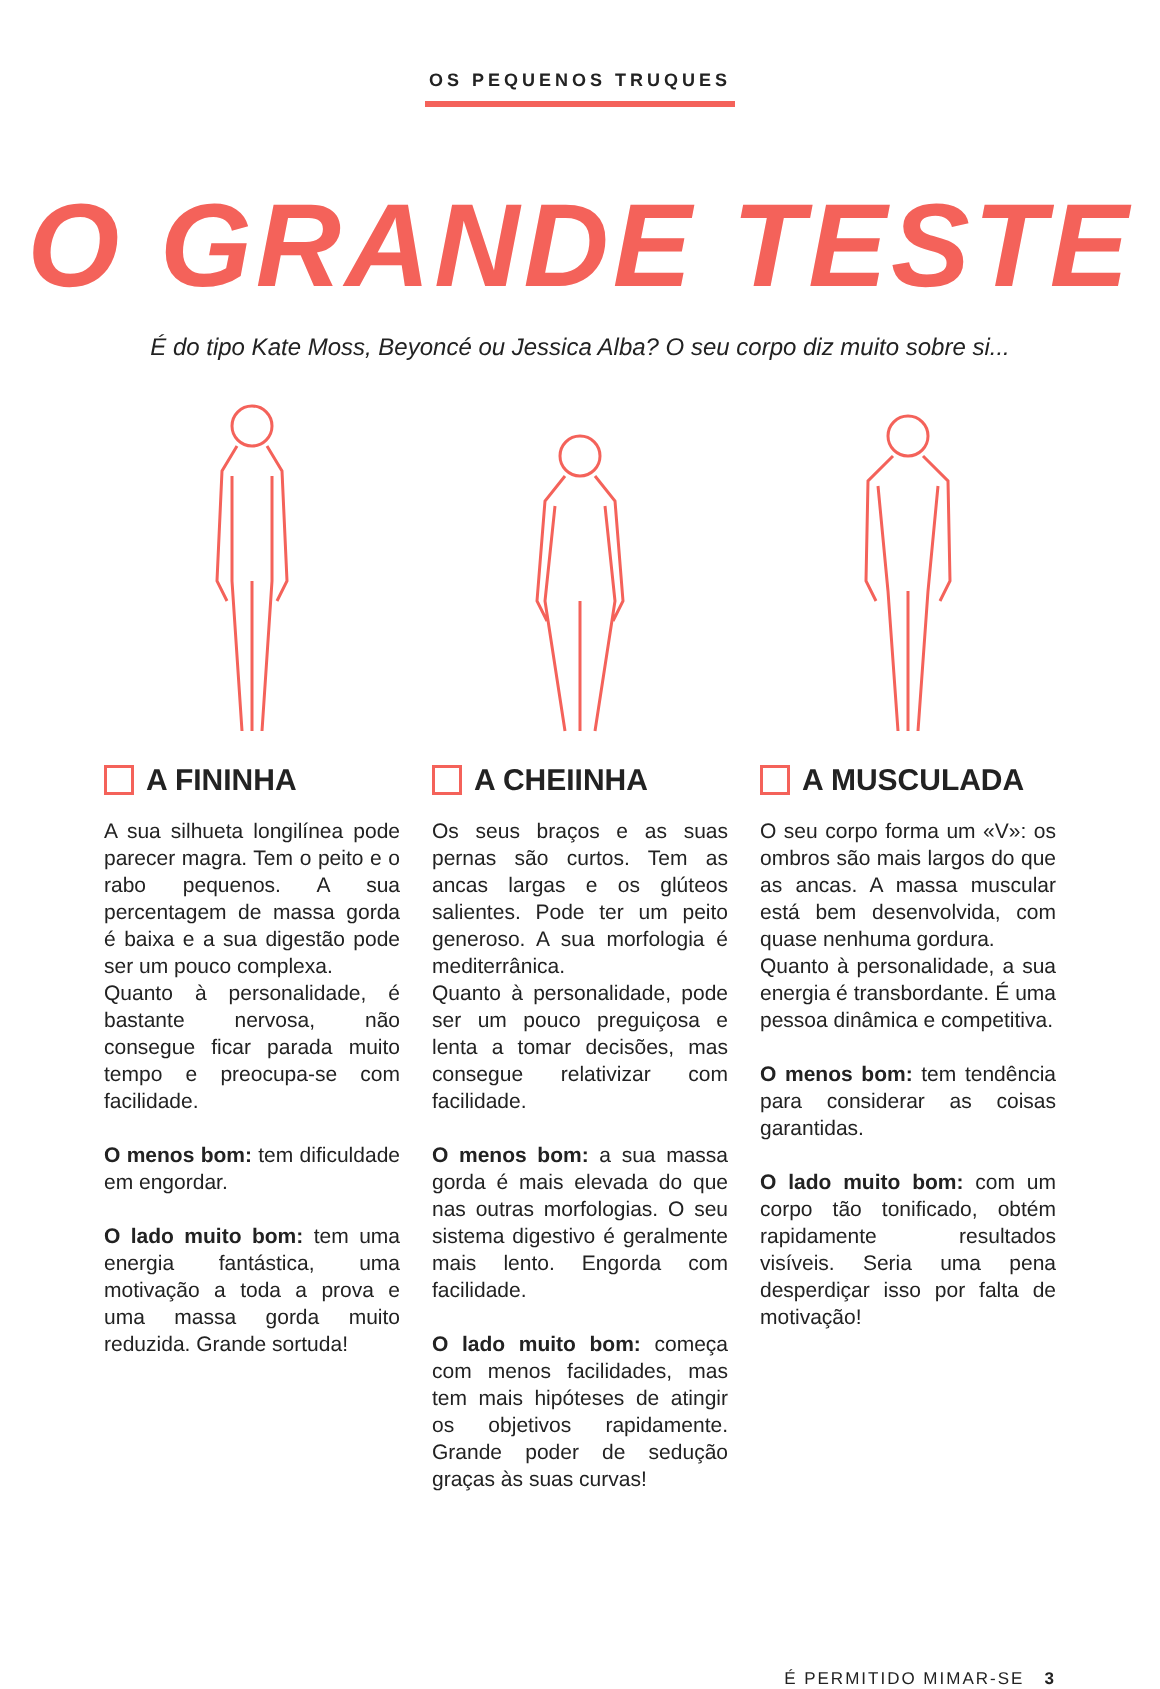OS PEQUENOS TRUQUES
O GRANDE TESTE
É do tipo Kate Moss, Beyoncé ou Jessica Alba? O seu corpo diz muito sobre si...
A FININHA
A sua silhueta longilínea pode parecer magra. Tem o peito e o rabo pequenos. A sua percentagem de massa gorda é baixa e a sua digestão pode ser um pouco complexa.
Quanto à personalidade, é bastante nervosa, não consegue ficar parada muito tempo e preocupa-se com facilidade.
O menos bom: tem dificuldade em engordar.
O lado muito bom: tem uma energia fantástica, uma motivação a toda a prova e uma massa gorda muito reduzida. Grande sortuda!
A CHEIINHA
Os seus braços e as suas pernas são curtos. Tem as ancas largas e os glúteos salientes. Pode ter um peito generoso. A sua morfologia é mediterrânica.
Quanto à personalidade, pode ser um pouco preguiçosa e lenta a tomar decisões, mas consegue relativizar com facilidade.
O menos bom: a sua massa gorda é mais elevada do que nas outras morfologias. O seu sistema digestivo é geralmente mais lento. Engorda com facilidade.
O lado muito bom: começa com menos facilidades, mas tem mais hipóteses de atingir os objetivos rapidamente. Grande poder de sedução graças às suas curvas!
A MUSCULADA
O seu corpo forma um «V»: os ombros são mais largos do que as ancas. A massa muscular está bem desenvolvida, com quase nenhuma gordura.
Quanto à personalidade, a sua energia é transbordante. É uma pessoa dinâmica e competitiva.
O menos bom: tem tendência para considerar as coisas garantidas.
O lado muito bom: com um corpo tão tonificado, obtém rapidamente resultados visíveis. Seria uma pena desperdiçar isso por falta de motivação!
É PERMITIDO MIMAR-SE 3